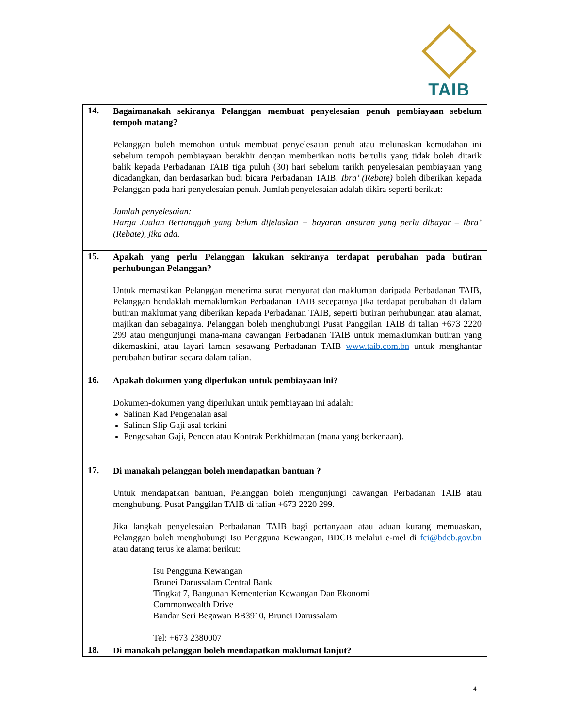TAIB
| 14. Bagaimanakah sekiranya Pelanggan membuat penyelesaian penuh pembiayaan sebelum tempoh matang? Pelanggan boleh memohon untuk membuat penyelesaian penuh atau melunaskan kemudahan ini sebelum tempoh pembiayaan berakhir dengan memberikan notis bertulis yang tidak boleh ditarik balik kepada Perbadanan TAIB tiga puluh (30) hari sebelum tarikh penyelesaian pembiayaan yang dicadangkan, dan berdasarkan budi bicara Perbadanan TAIB, Ibra’ (Rebate) boleh diberikan kepada Pelanggan pada hari penyelesaian penuh. Jumlah penyelesaian adalah dikira seperti berikut: Jumlah penyelesaian: Harga Jualan Bertangguh yang belum dijelaskan + bayaran ansuran yang perlu dibayar – Ibra’ (Rebate), jika ada. |
| 15. Apakah yang perlu Pelanggan lakukan sekiranya terdapat perubahan pada butiran perhubungan Pelanggan? Untuk memastikan Pelanggan menerima surat menyurat dan makluman daripada Perbadanan TAIB, Pelanggan hendaklah memaklumkan Perbadanan TAIB secepatnya jika terdapat perubahan di dalam butiran maklumat yang diberikan kepada Perbadanan TAIB, seperti butiran perhubungan atau alamat, majikan dan sebagainya. Pelanggan boleh menghubungi Pusat Panggilan TAIB di talian +673 2220 299 atau mengunjungi mana-mana cawangan Perbadanan TAIB untuk memaklumkan butiran yang dikemaskini, atau layari laman sesawang Perbadanan TAIB www.taib.com.bn untuk menghantar perubahan butiran secara dalam talian. |
| 16. Apakah dokumen yang diperlukan untuk pembiayaan ini? Dokumen-dokumen yang diperlukan untuk pembiayaan ini adalah: Salinan Kad Pengenalan asal Salinan Slip Gaji asal terkini Pengesahan Gaji, Pencen atau Kontrak Perkhidmatan (mana yang berkenaan). |
| 17. Di manakah pelanggan boleh mendapatkan bantuan ? Untuk mendapatkan bantuan, Pelanggan boleh mengunjungi cawangan Perbadanan TAIB atau menghubungi Pusat Panggilan TAIB di talian +673 2220 299. Jika langkah penyelesaian Perbadanan TAIB bagi pertanyaan atau aduan kurang memuaskan, Pelanggan boleh menghubungi Isu Pengguna Kewangan, BDCB melalui e-mel di fci@bdcb.gov.bn atau datang terus ke alamat berikut: Isu Pengguna Kewangan Brunei Darussalam Central Bank Tingkat 7, Bangunan Kementerian Kewangan Dan Ekonomi Commonwealth Drive Bandar Seri Begawan BB3910, Brunei Darussalam Tel: +673 2380007 |
| 18. Di manakah pelanggan boleh mendapatkan maklumat lanjut? |
4